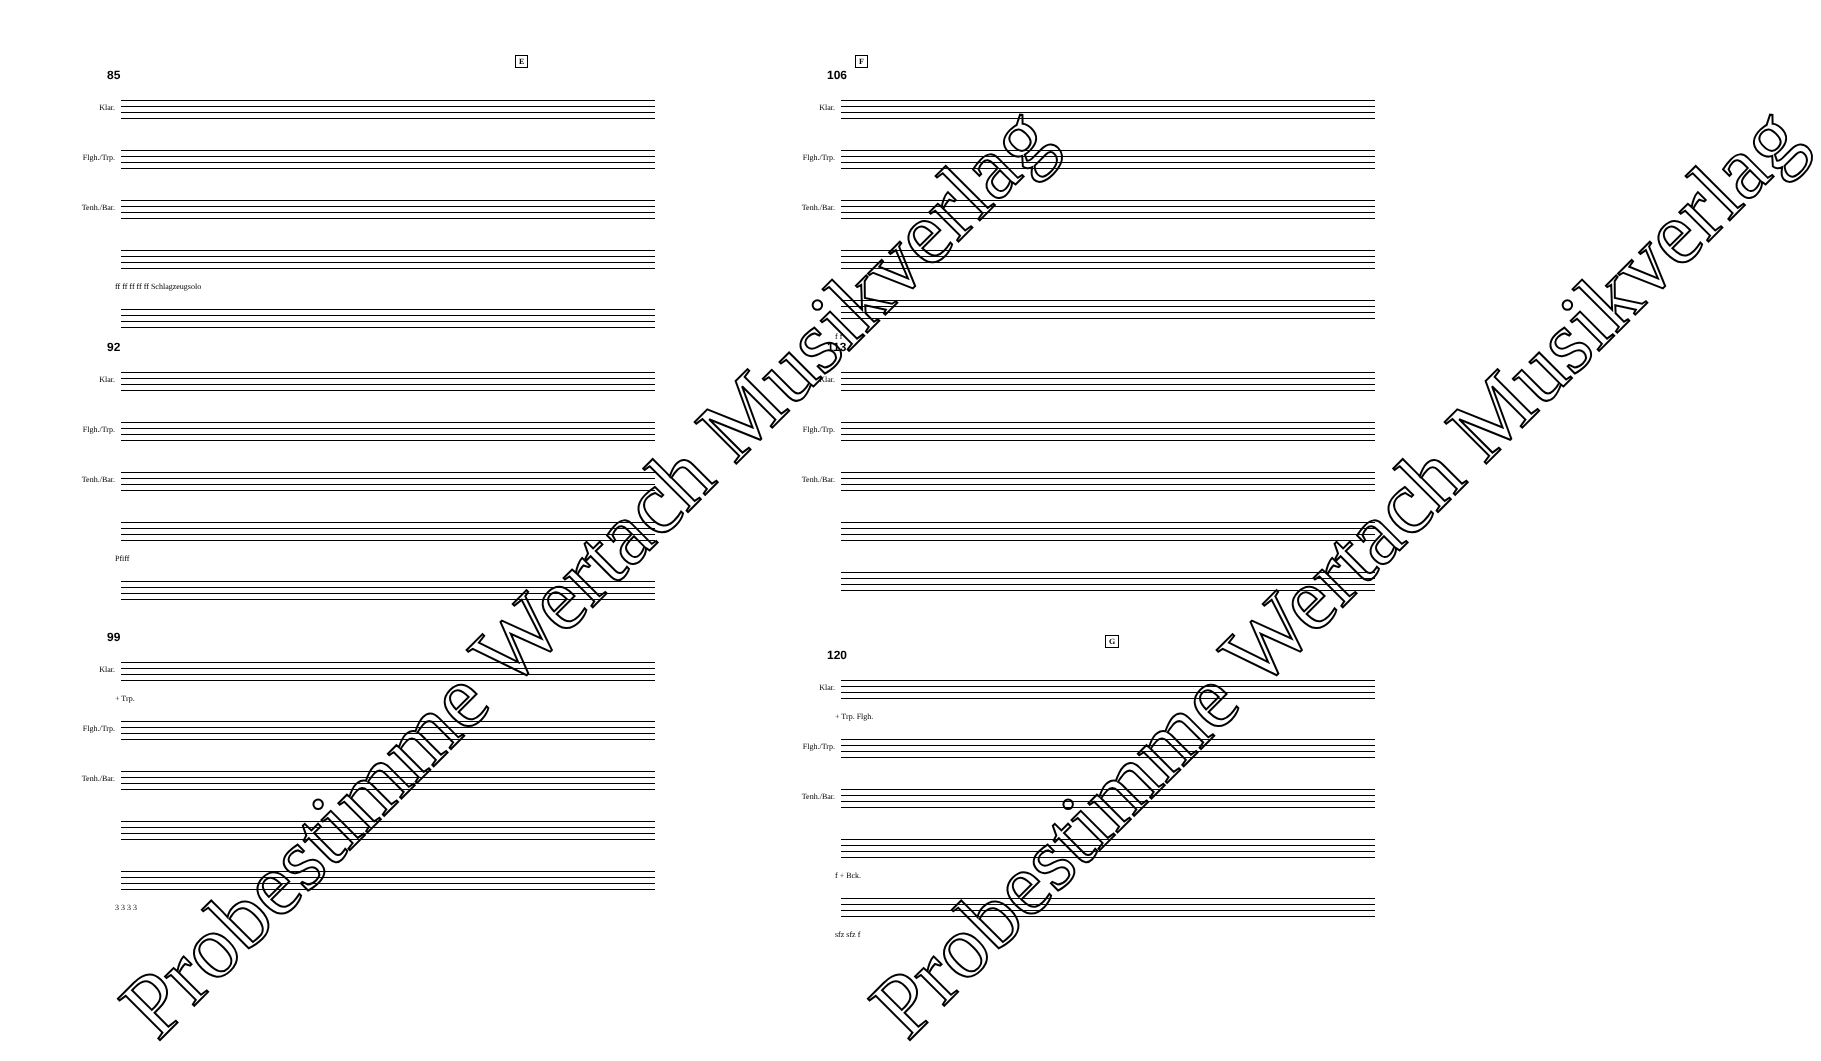E
85
Klar.
Flgh./Trp.
Tenh./Bar.
ff ff ff ff ff Schlagzeugsolo
92
Klar.
Flgh./Trp.
Tenh./Bar.
Pfiff
99
Klar.
+ Trp.
Flgh./Trp.
Tenh./Bar.
3 3 3 3
F
106
Klar.
Flgh./Trp.
Tenh./Bar.
f f
113
Klar.
Flgh./Trp.
Tenh./Bar.
G
120
Klar.
+ Trp. Flgh.
Flgh./Trp.
Tenh./Bar.
f + Bck.
sfz sfz f
Probestimme Wertach Musikverlag Probestimme Wertach Musikverlag